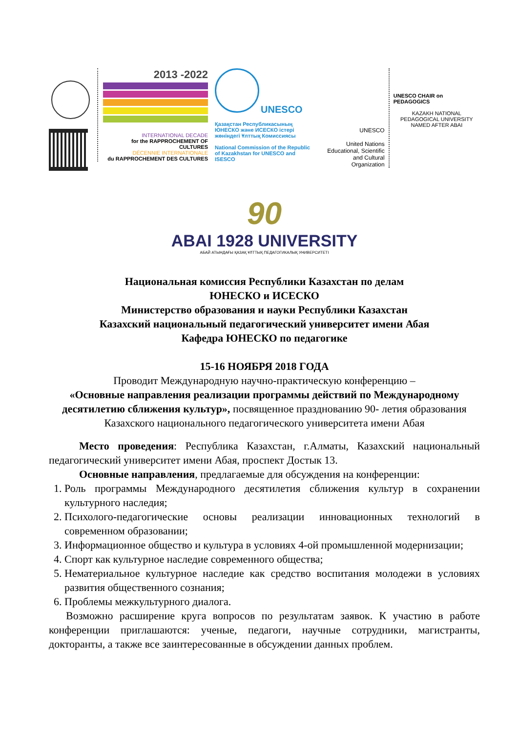2013 -2022
INTERNATIONAL DECADE
for the RAPPROCHEMENT OF CULTURES
DÉCENNIE INTERNATIONALE
du RAPPROCHEMENT DES CULTURES
UNESCO
Қазақстан Республикасының ЮНЕСКО және ИСЕСКО істері жөніндегі Ұлттық Комиссиясы
National Commission of the Republic of Kazakhstan for UNESCO and ISESCO
UNESCO
United Nations Educational, Scientific and Cultural Organization
UNESCO CHAIR on PEDAGOGICS
KAZAKH NATIONAL
PEDAGOGICAL UNIVERSITY
NAMED AFTER ABAI
90
ABAI 1928 UNIVERSITY
АБАЙ АТЫНДАҒЫ ҚАЗАҚ ҰЛТТЫҚ ПЕДАГОГИКАЛЫҚ УНИВЕРСИТЕТІ
Национальная комиссия Республики Казахстан по делам
ЮНЕСКО и ИСЕСКО
Министерство образования и науки Республики Казахстан
Казахский национальный педагогический университет имени Абая
Кафедра ЮНЕСКО по педагогике
15-16 НОЯБРЯ 2018 ГОДА
Проводит Международную научно-практическую конференцию –
«Основные направления реализации программы действий по Международному десятилетию сближения культур», посвященное празднованию 90- летия образования Казахского национального педагогического университета имени Абая
Место проведения: Республика Казахстан, г.Алматы, Казахский национальный педагогический университет имени Абая, проспект Достык 13.
Основные направления, предлагаемые для обсуждения на конференции:
1. Роль программы Международного десятилетия сближения культур в сохранении культурного наследия;
2. Психолого-педагогические основы реализации инновационных технологий в современном образовании;
3. Информационное общество и культура в условиях 4-ой промышленной модернизации;
4. Спорт как культурное наследие современного общества;
5. Нематериальное культурное наследие как средство воспитания молодежи в условиях развития общественного сознания;
6. Проблемы межкультурного диалога.
Возможно расширение круга вопросов по результатам заявок. К участию в работе конференции приглашаются: ученые, педагоги, научные сотрудники, магистранты, докторанты, а также все заинтересованные в обсуждении данных проблем.